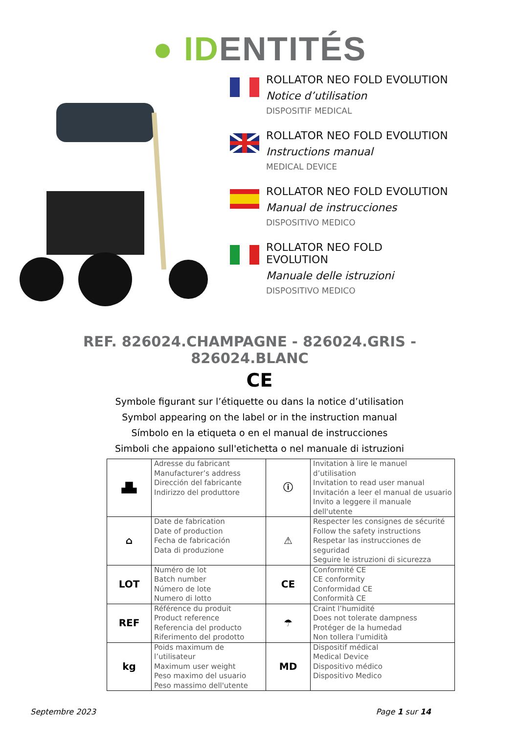● IDENTITÉS
ROLLATOR NEO FOLD EVOLUTION
Notice d’utilisation
DISPOSITIF MEDICAL
ROLLATOR NEO FOLD EVOLUTION
Instructions manual
MEDICAL DEVICE
ROLLATOR NEO FOLD EVOLUTION
Manual de instrucciones
DISPOSITIVO MEDICO
ROLLATOR NEO FOLD
EVOLUTION
Manuale delle istruzioni
DISPOSITIVO MEDICO
REF. 826024.CHAMPAGNE - 826024.GRIS -
826024.BLANC
CE
Symbole figurant sur l’étiquette ou dans la notice d’utilisation
Symbol appearing on the label or in the instruction manual
Símbolo en la etiqueta o en el manual de instrucciones
Simboli che appaiono sull'etichetta o nel manuale di istruzioni
| ▟▙ | Adresse du fabricant Manufacturer’s address Dirección del fabricante Indirizzo del produttore | ⓘ | Invitation à lire le manuel d’utilisation Invitation to read user manual Invitación a leer el manual de usuario Invito a leggere il manuale dell'utente |
| ⌂ | Date de fabrication Date of production Fecha de fabricación Data di produzione | ⚠ | Respecter les consignes de sécurité Follow the safety instructions Respetar las instrucciones de seguridad Seguire le istruzioni di sicurezza |
| LOT | Numéro de lot Batch number Número de lote Numero di lotto | CE | Conformité CE CE conformity Conformidad CE Conformità CE |
| REF | Référence du produit Product reference Referencia del producto Riferimento del prodotto | ☂ | Craint l’humidité Does not tolerate dampness Protéger de la humedad Non tollera l'umidità |
| kg | Poids maximum de l’utilisateur Maximum user weight Peso maximo del usuario Peso massimo dell'utente | MD | Dispositif médical Medical Device Dispositivo médico Dispositivo Medico |
Septembre 2023 Page 1 sur 14